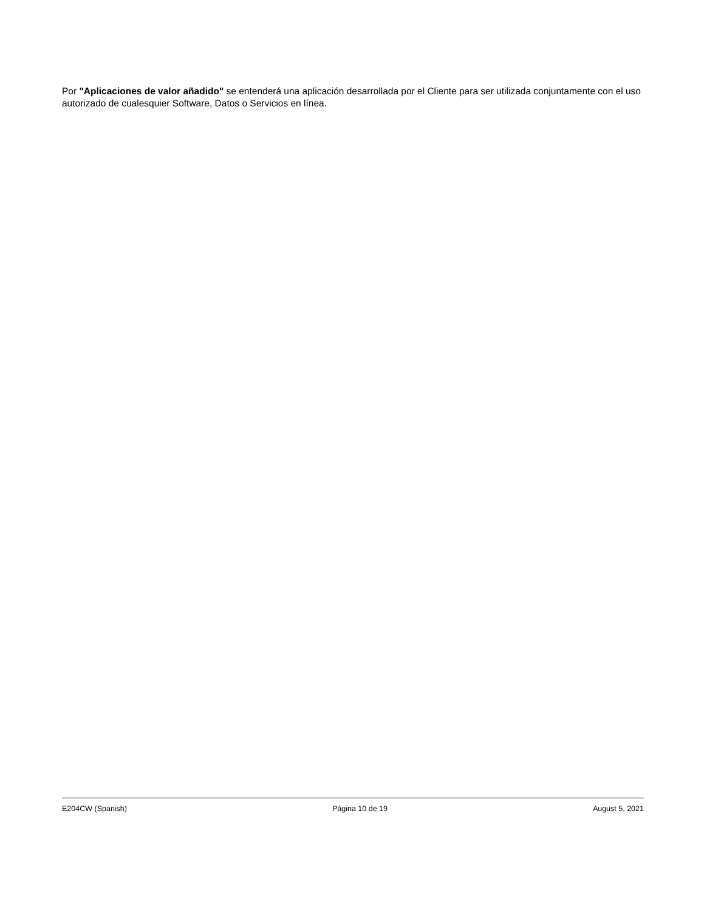Por "Aplicaciones de valor añadido" se entenderá una aplicación desarrollada por el Cliente para ser utilizada conjuntamente con el uso autorizado de cualesquier Software, Datos o Servicios en línea.
E204CW (Spanish) Página 10 de 19 August 5, 2021